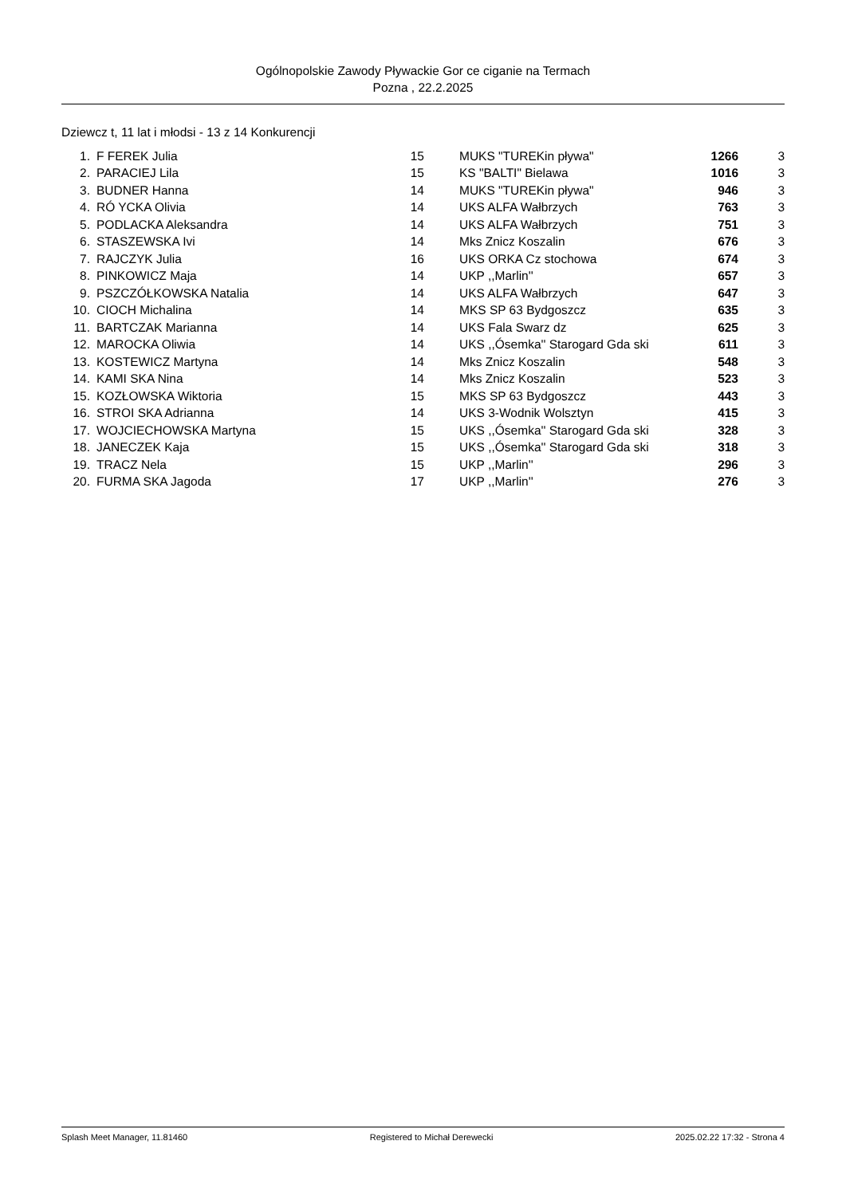Ogólnopolskie Zawody Pływackie Gor ce ciganie na Termach
Pozna , 22.2.2025
Dziewcz t, 11 lat i młodsi - 13 z 14 Konkurencji
| 1. | F FEREK Julia | 15 | MUKS "TUREKin pływa" | 1266 | 3 |
| 2. | PARACIEJ Lila | 15 | KS "BALTI" Bielawa | 1016 | 3 |
| 3. | BUDNER Hanna | 14 | MUKS "TUREKin pływa" | 946 | 3 |
| 4. | RÓ YCKA Olivia | 14 | UKS ALFA Wałbrzych | 763 | 3 |
| 5. | PODLACKA Aleksandra | 14 | UKS ALFA Wałbrzych | 751 | 3 |
| 6. | STASZEWSKA Ivi | 14 | Mks Znicz Koszalin | 676 | 3 |
| 7. | RAJCZYK Julia | 16 | UKS ORKA Cz stochowa | 674 | 3 |
| 8. | PINKOWICZ Maja | 14 | UKP ,,Marlin'' | 657 | 3 |
| 9. | PSZCZÓŁKOWSKA Natalia | 14 | UKS ALFA Wałbrzych | 647 | 3 |
| 10. | CIOCH Michalina | 14 | MKS SP 63 Bydgoszcz | 635 | 3 |
| 11. | BARTCZAK Marianna | 14 | UKS Fala Swarz dz | 625 | 3 |
| 12. | MAROCKA Oliwia | 14 | UKS ,,Ósemka'' Starogard Gda ski | 611 | 3 |
| 13. | KOSTEWICZ Martyna | 14 | Mks Znicz Koszalin | 548 | 3 |
| 14. | KAMI SKA Nina | 14 | Mks Znicz Koszalin | 523 | 3 |
| 15. | KOZŁOWSKA Wiktoria | 15 | MKS SP 63 Bydgoszcz | 443 | 3 |
| 16. | STROI SKA Adrianna | 14 | UKS 3-Wodnik Wolsztyn | 415 | 3 |
| 17. | WOJCIECHOWSKA Martyna | 15 | UKS ,,Ósemka'' Starogard Gda ski | 328 | 3 |
| 18. | JANECZEK Kaja | 15 | UKS ,,Ósemka'' Starogard Gda ski | 318 | 3 |
| 19. | TRACZ Nela | 15 | UKP ,,Marlin'' | 296 | 3 |
| 20. | FURMA SKA Jagoda | 17 | UKP ,,Marlin'' | 276 | 3 |
Splash Meet Manager, 11.81460 Registered to Michał Derewecki 2025.02.22 17:32 - Strona 4